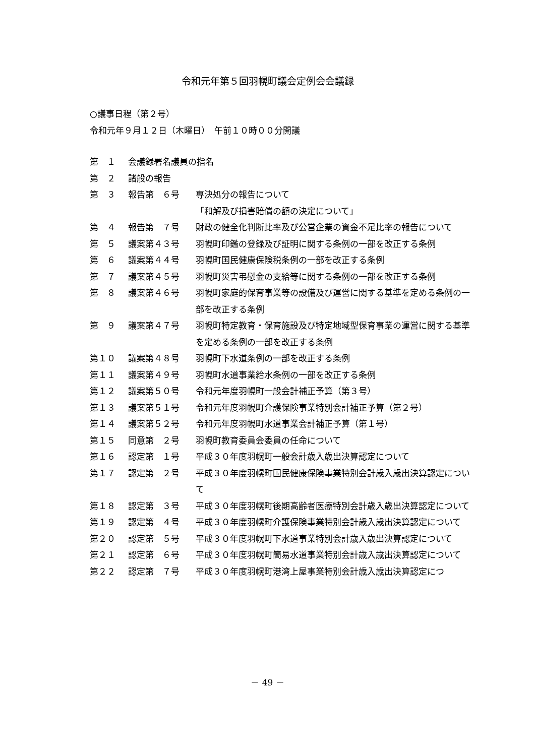令和元年第５回羽幌町議会定例会会議録
○議事日程（第２号）
令和元年９月１２日（木曜日）　午前１０時００分開議
| 第 １ | 会議録署名議員の指名 | |
| 第 ２ | 諸般の報告 | |
| 第 ３ | 報告第 ６号 | 専決処分の報告について 「和解及び損害賠償の額の決定について」 |
| 第 ４ | 報告第 ７号 | 財政の健全化判断比率及び公営企業の資金不足比率の報告について |
| 第 ５ | 議案第４３号 | 羽幌町印鑑の登録及び証明に関する条例の一部を改正する条例 |
| 第 ６ | 議案第４４号 | 羽幌町国民健康保険税条例の一部を改正する条例 |
| 第 ７ | 議案第４５号 | 羽幌町災害弔慰金の支給等に関する条例の一部を改正する条例 |
| 第 ８ | 議案第４６号 | 羽幌町家庭的保育事業等の設備及び運営に関する基準を定める条例の一部を改正する条例 |
| 第 ９ | 議案第４７号 | 羽幌町特定教育・保育施設及び特定地域型保育事業の運営に関する基準を定める条例の一部を改正する条例 |
| 第１０ | 議案第４８号 | 羽幌町下水道条例の一部を改正する条例 |
| 第１１ | 議案第４９号 | 羽幌町水道事業給水条例の一部を改正する条例 |
| 第１２ | 議案第５０号 | 令和元年度羽幌町一般会計補正予算（第３号） |
| 第１３ | 議案第５１号 | 令和元年度羽幌町介護保険事業特別会計補正予算（第２号） |
| 第１４ | 議案第５２号 | 令和元年度羽幌町水道事業会計補正予算（第１号） |
| 第１５ | 同意第 ２号 | 羽幌町教育委員会委員の任命について |
| 第１６ | 認定第 １号 | 平成３０年度羽幌町一般会計歳入歳出決算認定について |
| 第１７ | 認定第 ２号 | 平成３０年度羽幌町国民健康保険事業特別会計歳入歳出決算認定について |
| 第１８ | 認定第 ３号 | 平成３０年度羽幌町後期高齢者医療特別会計歳入歳出決算認定について |
| 第１９ | 認定第 ４号 | 平成３０年度羽幌町介護保険事業特別会計歳入歳出決算認定について |
| 第２０ | 認定第 ５号 | 平成３０年度羽幌町下水道事業特別会計歳入歳出決算認定について |
| 第２１ | 認定第 ６号 | 平成３０年度羽幌町簡易水道事業特別会計歳入歳出決算認定について |
| 第２２ | 認定第 ７号 | 平成３０年度羽幌町港湾上屋事業特別会計歳入歳出決算認定につ |
－ 49 －